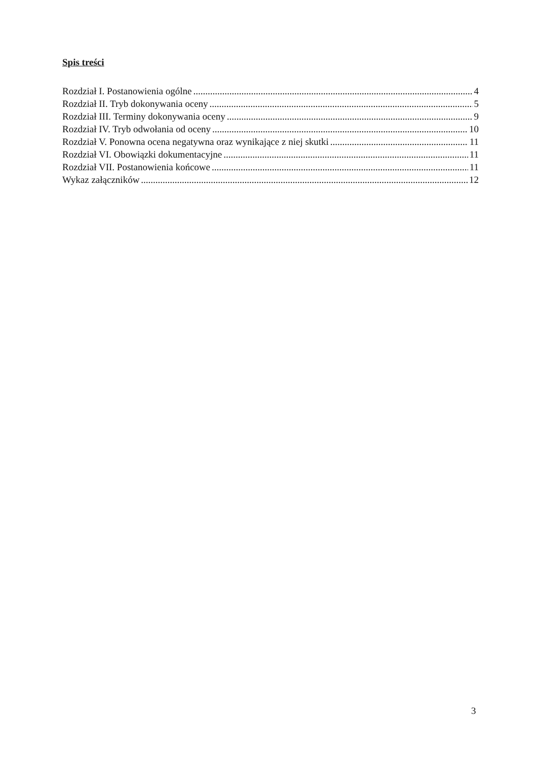Spis treści
Rozdział I. Postanowienia ogólne 4
Rozdział II. Tryb dokonywania oceny 5
Rozdział III. Terminy dokonywania oceny 9
Rozdział IV. Tryb odwołania od oceny 10
Rozdział V. Ponowna ocena negatywna oraz wynikające z niej skutki 11
Rozdział VI. Obowiązki dokumentacyjne 11
Rozdział VII. Postanowienia końcowe 11
Wykaz załączników 12
3